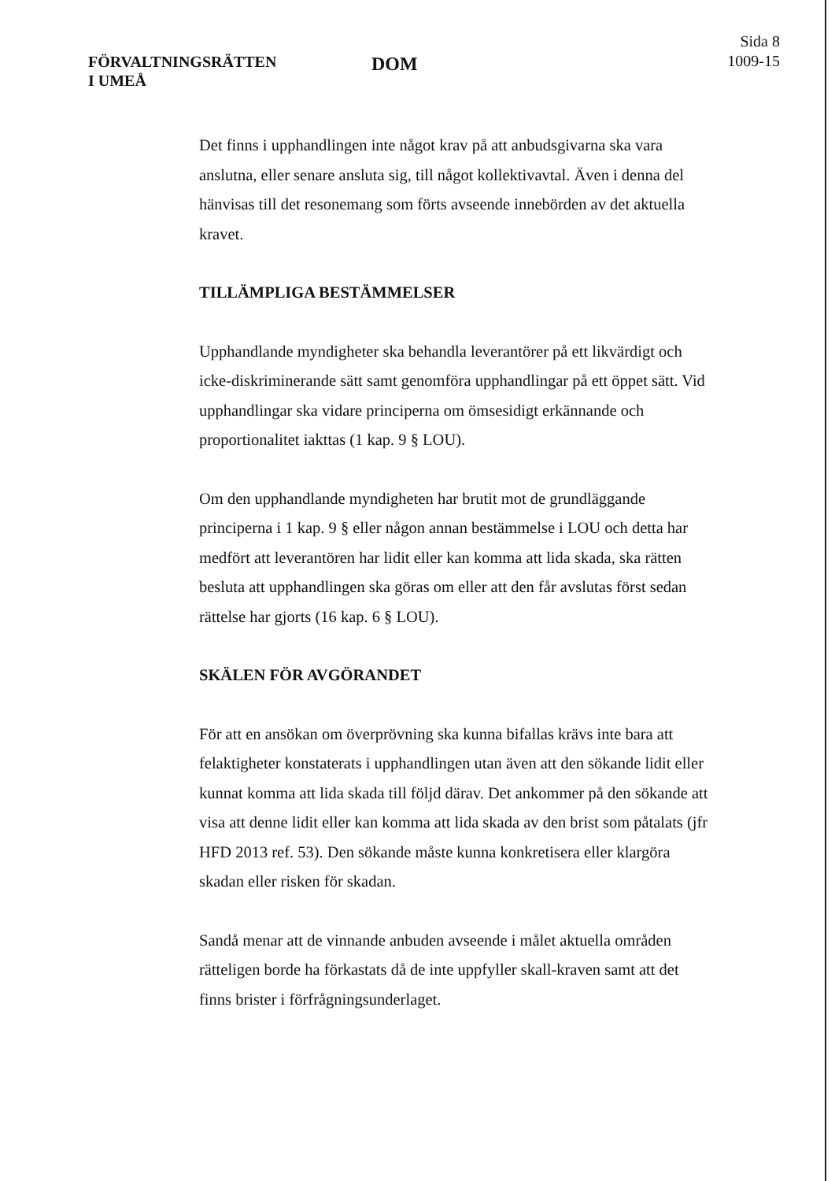FÖRVALTNINGSRÄTTEN
I UMEÅ
DOM
Sida 8
1009-15
Det finns i upphandlingen inte något krav på att anbudsgivarna ska vara anslutna, eller senare ansluta sig, till något kollektivavtal. Även i denna del hänvisas till det resonemang som förts avseende innebörden av det aktuella kravet.
TILLÄMPLIGA BESTÄMMELSER
Upphandlande myndigheter ska behandla leverantörer på ett likvärdigt och icke-diskriminerande sätt samt genomföra upphandlingar på ett öppet sätt. Vid upphandlingar ska vidare principerna om ömsesidigt erkännande och proportionalitet iakttas (1 kap. 9 § LOU).
Om den upphandlande myndigheten har brutit mot de grundläggande principerna i 1 kap. 9 § eller någon annan bestämmelse i LOU och detta har medfört att leverantören har lidit eller kan komma att lida skada, ska rätten besluta att upphandlingen ska göras om eller att den får avslutas först sedan rättelse har gjorts (16 kap. 6 § LOU).
SKÄLEN FÖR AVGÖRANDET
För att en ansökan om överprövning ska kunna bifallas krävs inte bara att felaktigheter konstaterats i upphandlingen utan även att den sökande lidit eller kunnat komma att lida skada till följd därav. Det ankommer på den sökande att visa att denne lidit eller kan komma att lida skada av den brist som påtalats (jfr HFD 2013 ref. 53). Den sökande måste kunna konkretisera eller klargöra skadan eller risken för skadan.
Sandå menar att de vinnande anbuden avseende i målet aktuella områden rätteligen borde ha förkastats då de inte uppfyller skall-kraven samt att det finns brister i förfrågningsunderlaget.